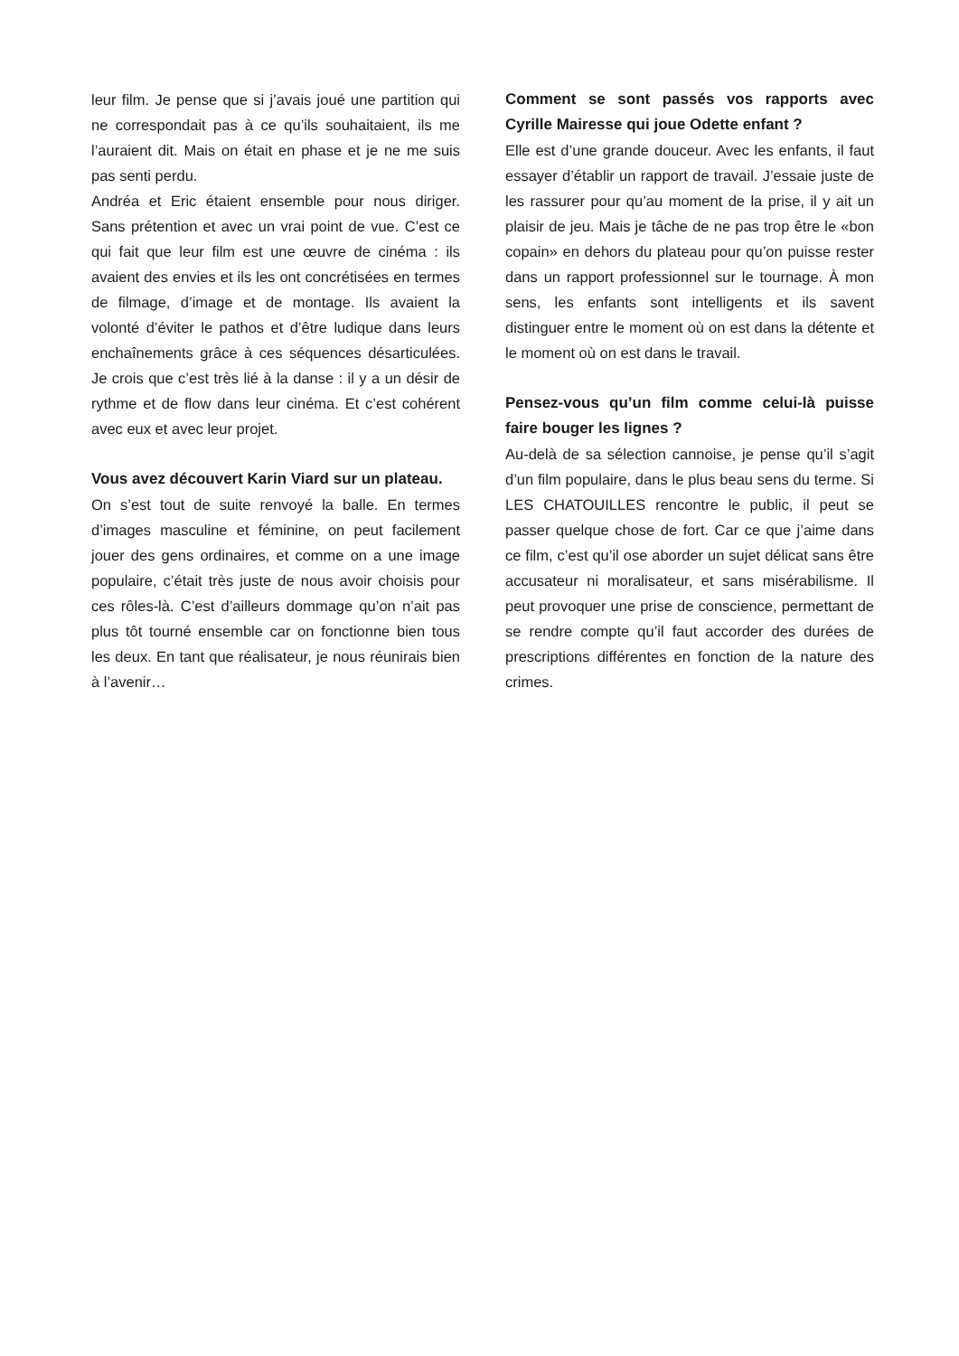leur film. Je pense que si j’avais joué une partition qui ne correspondait pas à ce qu’ils souhaitaient, ils me l’auraient dit. Mais on était en phase et je ne me suis pas senti perdu.
Andréa et Eric étaient ensemble pour nous diriger. Sans prétention et avec un vrai point de vue. C’est ce qui fait que leur film est une œuvre de cinéma : ils avaient des envies et ils les ont concrétisées en termes de filmage, d’image et de montage. Ils avaient la volonté d’éviter le pathos et d’être ludique dans leurs enchaînements grâce à ces séquences désarticulées. Je crois que c’est très lié à la danse : il y a un désir de rythme et de flow dans leur cinéma. Et c’est cohérent avec eux et avec leur projet.
Vous avez découvert Karin Viard sur un plateau.
On s’est tout de suite renvoyé la balle. En termes d’images masculine et féminine, on peut facilement jouer des gens ordinaires, et comme on a une image populaire, c’était très juste de nous avoir choisis pour ces rôles-là. C’est d’ailleurs dommage qu’on n’ait pas plus tôt tourné ensemble car on fonctionne bien tous les deux. En tant que réalisateur, je nous réunirais bien à l’avenir…
Comment se sont passés vos rapports avec Cyrille Mairesse qui joue Odette enfant ?
Elle est d’une grande douceur. Avec les enfants, il faut essayer d’établir un rapport de travail. J’essaie juste de les rassurer pour qu’au moment de la prise, il y ait un plaisir de jeu. Mais je tâche de ne pas trop être le «bon copain» en dehors du plateau pour qu’on puisse rester dans un rapport professionnel sur le tournage. À mon sens, les enfants sont intelligents et ils savent distinguer entre le moment où on est dans la détente et le moment où on est dans le travail.
Pensez-vous qu’un film comme celui-là puisse faire bouger les lignes ?
Au-delà de sa sélection cannoise, je pense qu’il s’agit d’un film populaire, dans le plus beau sens du terme. Si LES CHATOUILLES rencontre le public, il peut se passer quelque chose de fort. Car ce que j’aime dans ce film, c’est qu’il ose aborder un sujet délicat sans être accusateur ni moralisateur, et sans misérabilisme. Il peut provoquer une prise de conscience, permettant de se rendre compte qu’il faut accorder des durées de prescriptions différentes en fonction de la nature des crimes.